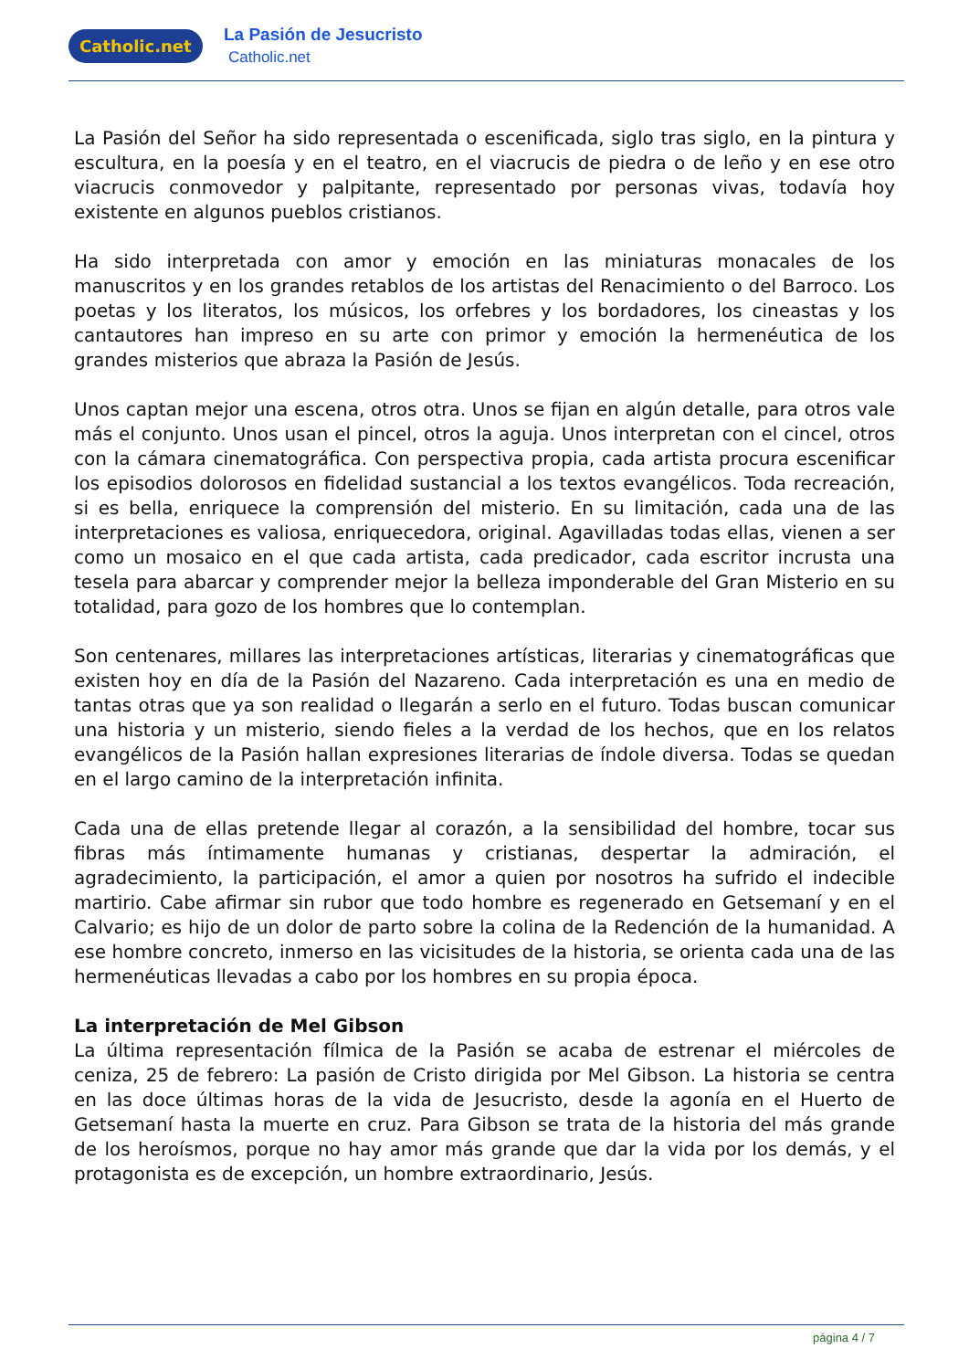Catholic.net
La Pasión de Jesucristo
Catholic.net
La Pasión del Señor ha sido representada o escenificada, siglo tras siglo, en la pintura y escultura, en la poesía y en el teatro, en el viacrucis de piedra o de leño y en ese otro viacrucis conmovedor y palpitante, representado por personas vivas, todavía hoy existente en algunos pueblos cristianos.
Ha sido interpretada con amor y emoción en las miniaturas monacales de los manuscritos y en los grandes retablos de los artistas del Renacimiento o del Barroco. Los poetas y los literatos, los músicos, los orfebres y los bordadores, los cineastas y los cantautores han impreso en su arte con primor y emoción la hermenéutica de los grandes misterios que abraza la Pasión de Jesús.
Unos captan mejor una escena, otros otra. Unos se fijan en algún detalle, para otros vale más el conjunto. Unos usan el pincel, otros la aguja. Unos interpretan con el cincel, otros con la cámara cinematográfica. Con perspectiva propia, cada artista procura escenificar los episodios dolorosos en fidelidad sustancial a los textos evangélicos. Toda recreación, si es bella, enriquece la comprensión del misterio. En su limitación, cada una de las interpretaciones es valiosa, enriquecedora, original. Agavilladas todas ellas, vienen a ser como un mosaico en el que cada artista, cada predicador, cada escritor incrusta una tesela para abarcar y comprender mejor la belleza imponderable del Gran Misterio en su totalidad, para gozo de los hombres que lo contemplan.
Son centenares, millares las interpretaciones artísticas, literarias y cinematográficas que existen hoy en día de la Pasión del Nazareno. Cada interpretación es una en medio de tantas otras que ya son realidad o llegarán a serlo en el futuro. Todas buscan comunicar una historia y un misterio, siendo fieles a la verdad de los hechos, que en los relatos evangélicos de la Pasión hallan expresiones literarias de índole diversa. Todas se quedan en el largo camino de la interpretación infinita.
Cada una de ellas pretende llegar al corazón, a la sensibilidad del hombre, tocar sus fibras más íntimamente humanas y cristianas, despertar la admiración, el agradecimiento, la participación, el amor a quien por nosotros ha sufrido el indecible martirio. Cabe afirmar sin rubor que todo hombre es regenerado en Getsemaní y en el Calvario; es hijo de un dolor de parto sobre la colina de la Redención de la humanidad. A ese hombre concreto, inmerso en las vicisitudes de la historia, se orienta cada una de las hermenéuticas llevadas a cabo por los hombres en su propia época.
La interpretación de Mel Gibson
La última representación fílmica de la Pasión se acaba de estrenar el miércoles de ceniza, 25 de febrero: La pasión de Cristo dirigida por Mel Gibson. La historia se centra en las doce últimas horas de la vida de Jesucristo, desde la agonía en el Huerto de Getsemaní hasta la muerte en cruz. Para Gibson se trata de la historia del más grande de los heroísmos, porque no hay amor más grande que dar la vida por los demás, y el protagonista es de excepción, un hombre extraordinario, Jesús.
página 4 / 7